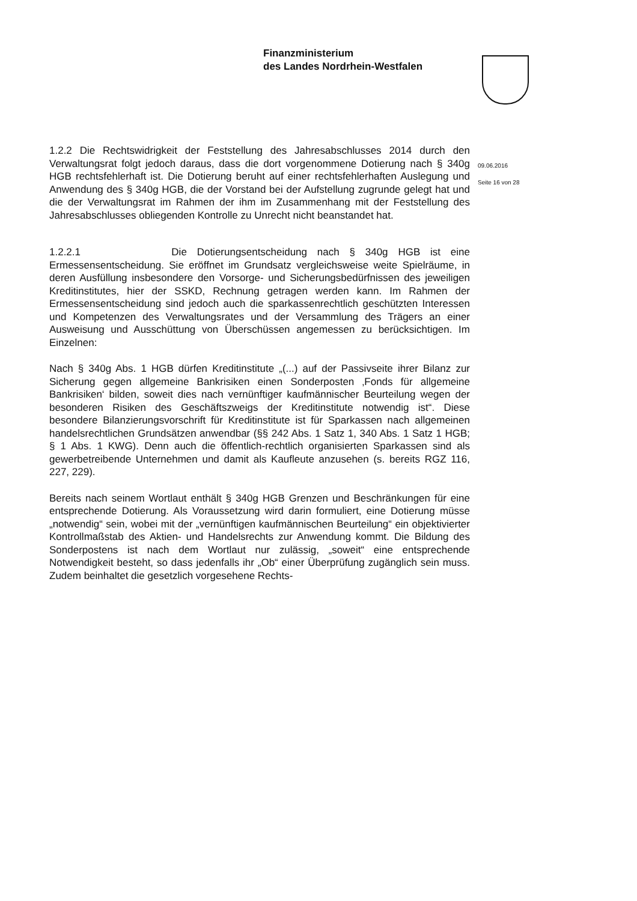Finanzministerium
des Landes Nordrhein-Westfalen
09.06.2016
Seite 16 von 28
1.2.2 Die Rechtswidrigkeit der Feststellung des Jahresabschlusses 2014 durch den Verwaltungsrat folgt jedoch daraus, dass die dort vorgenommene Dotierung nach § 340g HGB rechtsfehlerhaft ist. Die Dotierung beruht auf einer rechtsfehlerhaften Auslegung und Anwendung des § 340g HGB, die der Vorstand bei der Aufstellung zugrunde gelegt hat und die der Verwaltungsrat im Rahmen der ihm im Zusammenhang mit der Feststellung des Jahresabschlusses obliegenden Kontrolle zu Unrecht nicht beanstandet hat.
1.2.2.1 Die Dotierungsentscheidung nach § 340g HGB ist eine Ermessensentscheidung. Sie eröffnet im Grundsatz vergleichsweise weite Spielräume, in deren Ausfüllung insbesondere den Vorsorge- und Sicherungsbedürfnissen des jeweiligen Kreditinstitutes, hier der SSKD, Rechnung getragen werden kann. Im Rahmen der Ermessensentscheidung sind jedoch auch die sparkassenrechtlich geschützten Interessen und Kompetenzen des Verwaltungsrates und der Versammlung des Trägers an einer Ausweisung und Ausschüttung von Überschüssen angemessen zu berücksichtigen. Im Einzelnen:
Nach § 340g Abs. 1 HGB dürfen Kreditinstitute „(...) auf der Passivseite ihrer Bilanz zur Sicherung gegen allgemeine Bankrisiken einen Sonderposten ‚Fonds für allgemeine Bankrisiken‘ bilden, soweit dies nach vernünftiger kaufmännischer Beurteilung wegen der besonderen Risiken des Geschäftszweigs der Kreditinstitute notwendig ist“. Diese besondere Bilanzierungsvorschrift für Kreditinstitute ist für Sparkassen nach allgemeinen handelsrechtlichen Grundsätzen anwendbar (§§ 242 Abs. 1 Satz 1, 340 Abs. 1 Satz 1 HGB; § 1 Abs. 1 KWG). Denn auch die öffentlich-rechtlich organisierten Sparkassen sind als gewerbetreibende Unternehmen und damit als Kaufleute anzusehen (s. bereits RGZ 116, 227, 229).
Bereits nach seinem Wortlaut enthält § 340g HGB Grenzen und Beschränkungen für eine entsprechende Dotierung. Als Voraussetzung wird darin formuliert, eine Dotierung müsse „notwendig“ sein, wobei mit der „vernünftigen kaufmännischen Beurteilung“ ein objektivierter Kontrollmaßstab des Aktien- und Handelsrechts zur Anwendung kommt. Die Bildung des Sonderpostens ist nach dem Wortlaut nur zulässig, „soweit“ eine entsprechende Notwendigkeit besteht, so dass jedenfalls ihr „Ob“ einer Überprüfung zugänglich sein muss. Zudem beinhaltet die gesetzlich vorgesehene Rechts-